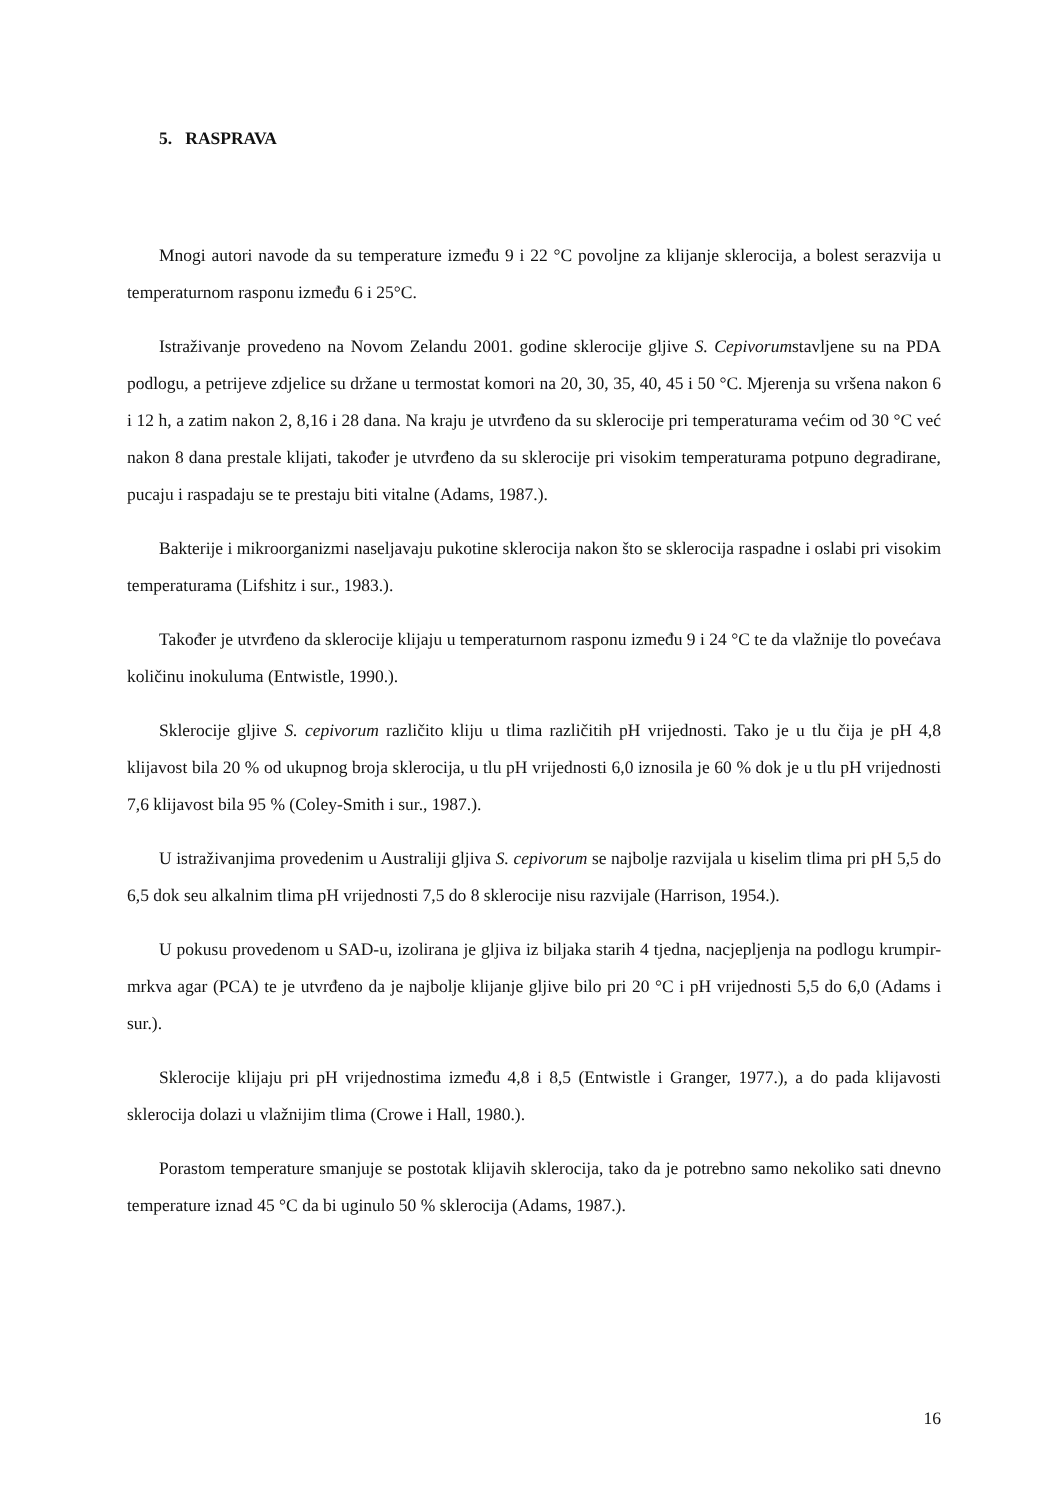5. RASPRAVA
Mnogi autori navode da su temperature između 9 i 22 °C povoljne za klijanje sklerocija, a bolest serazvija u temperaturnom rasponu između 6 i 25°C.
Istraživanje provedeno na Novom Zelandu 2001. godine sklerocije gljive S. Cepivorumstavljene su na PDA podlogu, a petrijeve zdjelice su držane u termostat komori na 20, 30, 35, 40, 45 i 50 °C. Mjerenja su vršena nakon 6 i 12 h, a zatim nakon 2, 8,16 i 28 dana. Na kraju je utvrđeno da su sklerocije pri temperaturama većim od 30 °C već nakon 8 dana prestale klijati, također je utvrđeno da su sklerocije pri visokim temperaturama potpuno degradirane, pucaju i raspadaju se te prestaju biti vitalne (Adams, 1987.).
Bakterije i mikroorganizmi naseljavaju pukotine sklerocija nakon što se sklerocija raspadne i oslabi pri visokim temperaturama (Lifshitz i sur., 1983.).
Također je utvrđeno da sklerocije klijaju u temperaturnom rasponu između 9 i 24 °C te da vlažnije tlo povećava količinu inokuluma (Entwistle, 1990.).
Sklerocije gljive S. cepivorum različito kliju u tlima različitih pH vrijednosti. Tako je u tlu čija je pH 4,8 klijavost bila 20 % od ukupnog broja sklerocija, u tlu pH vrijednosti 6,0 iznosila je 60 % dok je u tlu pH vrijednosti 7,6 klijavost bila 95 % (Coley-Smith i sur., 1987.).
U istraživanjima provedenim u Australiji gljiva S. cepivorum se najbolje razvijala u kiselim tlima pri pH 5,5 do 6,5 dok seu alkalnim tlima pH vrijednosti 7,5 do 8 sklerocije nisu razvijale (Harrison, 1954.).
U pokusu provedenom u SAD-u, izolirana je gljiva iz biljaka starih 4 tjedna, nacjepljenja na podlogu krumpir-mrkva agar (PCA) te je utvrđeno da je najbolje klijanje gljive bilo pri 20 °C i pH vrijednosti 5,5 do 6,0 (Adams i sur.).
Sklerocije klijaju pri pH vrijednostima između 4,8 i 8,5 (Entwistle i Granger, 1977.), a do pada klijavosti sklerocija dolazi u vlažnijim tlima (Crowe i Hall, 1980.).
Porastom temperature smanjuje se postotak klijavih sklerocija, tako da je potrebno samo nekoliko sati dnevno temperature iznad 45 °C da bi uginulo 50 % sklerocija (Adams, 1987.).
16